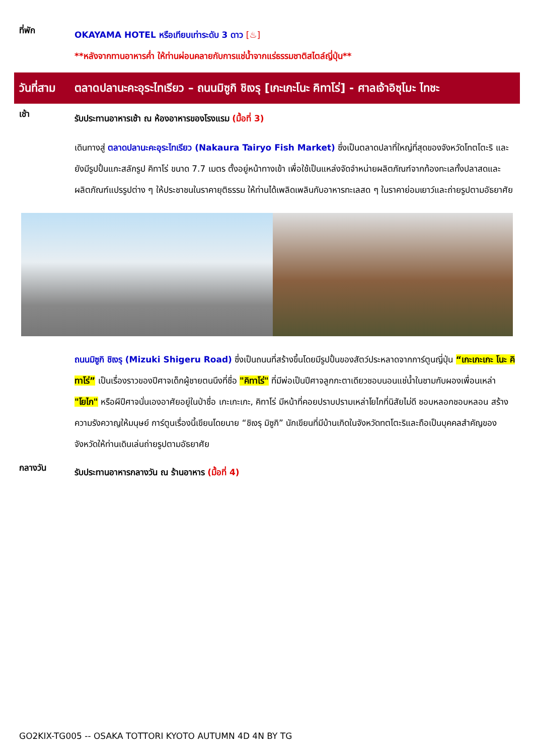ที่พัก
OKAYAMA HOTEL หรือเทียบเท่าระดับ 3 ดาว [♨]
**หลังจากทานอาหารค่ำ ให้ท่านผ่อนคลายกับการแช่น้ำจากแร่ธรรมชาติสไตล์ญี่ปุ่น**
วันที่สาม
ตลาดปลานะคะอุระไทเรียว – ถนนมิซูกิ ชิเงรุ [เกะเกะโนะ คิทาโร่] - ศาลเจ้าอิซุโมะ ไทชะ
เช้า
รับประทานอาหารเช้า ณ ห้องอาหารของโรงแรม (มื้อที่ 3)
เดินทางสู่ ตลาดปลานะคะอุระไทเรียว (Nakaura Tairyo Fish Market) ซึ่งเป็นตลาดปลาที่ใหญ่ที่สุดของจังหวัดโทตโตะริ และยังมีรูปปั้นแกะสลักรูป คิทาโร่ ขนาด 7.7 เมตร ตั้งอยู่หน้าทางเข้า เพื่อใช้เป็นแหล่งจัดจำหน่ายผลิตภัณฑ์จากท้องทะเลทั้งปลาสดและผลิตภัณฑ์แปรรูปต่าง ๆ ให้ประชาชนในราคายุติธรรม ให้ท่านได้เพลิดเพลินกับอาหารทะเลสด ๆ ในราคาย่อมเยาว์และถ่ายรูปตามอัธยาศัย
ถนนมิซูกิ ชิเงรุ (Mizuki Shigeru Road) ซึ่งเป็นถนนที่สร้างขึ้นโดยมีรูปปั้นของสัตว์ประหลาดจากการ์ตูนญี่ปุ่น “เกะเกะเกะ โนะ คิทาโร่” เป็นเรื่องราวของปีศาจเด็กผู้ชายตนนึงที่ชื่อ "คิทาโร่" ที่มีพ่อเป็นปีศาจลูกกะตาเดียวชอบนอนแช่น้ำในชามกับผองเพื่อนเหล่า "โยไก" หรือผีปีศาจนั่นเองอาศัยอยู่ในป่าชื่อ เกะเกะเกะ, คิทาโร่ มีหน้าที่คอยปราบปรามเหล่าโยไกที่นิสัยไม่ดี ชอบหลอกชอบหลอน สร้างความรังควาญให้มนุษย์ การ์ตูนเรื่องนี้เขียนโดยนาย “ชิเงรุ มิซูกิ” นักเขียนที่มีบ้านเกิดในจังหวัดทตโตะริและถือเป็นบุคคลสำคัญของจังหวัดให้ท่านเดินเล่นถ่ายรูปตามอัธยาศัย
กลางวัน
รับประทานอาหารกลางวัน ณ ร้านอาหาร (มื้อที่ 4)
GO2KIX-TG005 -- OSAKA TOTTORI KYOTO AUTUMN 4D 4N BY TG